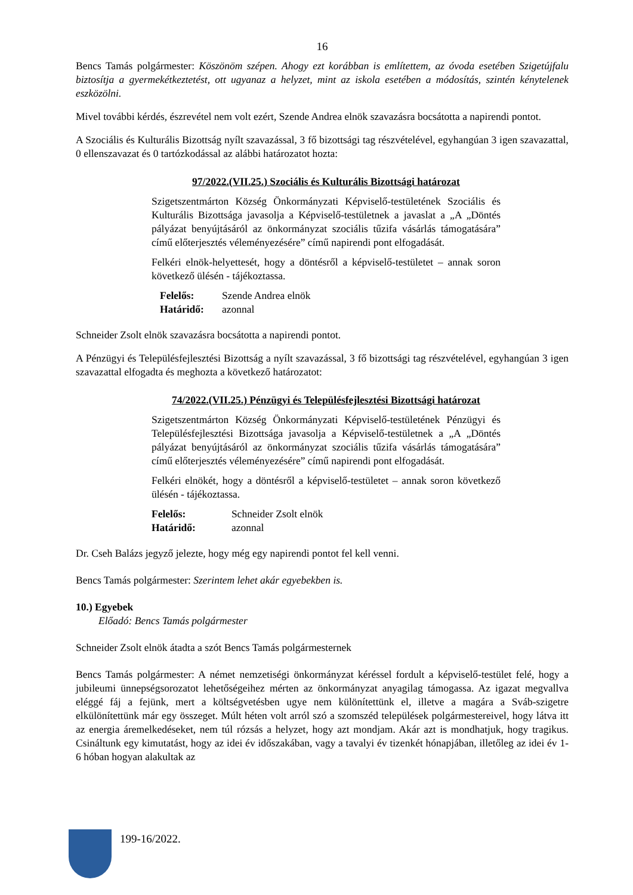16
Bencs Tamás polgármester: Köszönöm szépen. Ahogy ezt korábban is említettem, az óvoda esetében Szigetújfalu biztosítja a gyermekétkeztetést, ott ugyanaz a helyzet, mint az iskola esetében a módosítás, szintén kénytelenek eszközölni.
Mivel további kérdés, észrevétel nem volt ezért, Szende Andrea elnök szavazásra bocsátotta a napirendi pontot.
A Szociális és Kulturális Bizottság nyílt szavazással, 3 fő bizottsági tag részvételével, egyhangúan 3 igen szavazattal, 0 ellenszavazat és 0 tartózkodással az alábbi határozatot hozta:
97/2022.(VII.25.) Szociális és Kulturális Bizottsági határozat
Szigetszentmárton Község Önkormányzati Képviselő-testületének Szociális és Kulturális Bizottsága javasolja a Képviselő-testületnek a javaslat a „A „Döntés pályázat benyújtásáról az önkormányzat szociális tűzifa vásárlás támogatására” című előterjesztés véleményezésére” című napirendi pont elfogadását.
Felkéri elnök-helyettesét, hogy a döntésről a képviselő-testületet – annak soron következő ülésén - tájékoztassa.
| Felelős: | Szende Andrea elnök |
| Határidő: | azonnal |
Schneider Zsolt elnök szavazásra bocsátotta a napirendi pontot.
A Pénzügyi és Településfejlesztési Bizottság a nyílt szavazással, 3 fő bizottsági tag részvételével, egyhangúan 3 igen szavazattal elfogadta és meghozta a következő határozatot:
74/2022.(VII.25.) Pénzügyi és Településfejlesztési Bizottsági határozat
Szigetszentmárton Község Önkormányzati Képviselő-testületének Pénzügyi és Településfejlesztési Bizottsága javasolja a Képviselő-testületnek a „A „Döntés pályázat benyújtásáról az önkormányzat szociális tűzifa vásárlás támogatására” című előterjesztés véleményezésére” című napirendi pont elfogadását.
Felkéri elnökét, hogy a döntésről a képviselő-testületet – annak soron következő ülésén - tájékoztassa.
| Felelős: | Schneider Zsolt elnök |
| Határidő: | azonnal |
Dr. Cseh Balázs jegyző jelezte, hogy még egy napirendi pontot fel kell venni.
Bencs Tamás polgármester: Szerintem lehet akár egyebekben is.
10.) Egyebek
Előadó: Bencs Tamás polgármester
Schneider Zsolt elnök átadta a szót Bencs Tamás polgármesternek
Bencs Tamás polgármester: A német nemzetiségi önkormányzat kéréssel fordult a képviselő-testület felé, hogy a jubileumi ünnepségsorozatot lehetőségeihez mérten az önkormányzat anyagilag támogassa. Az igazat megvallva eléggé fáj a fejünk, mert a költségvetésben ugye nem különítettünk el, illetve a magára a Sváb-szigetre elkülönítettünk már egy összeget. Múlt héten volt arról szó a szomszéd települések polgármestereivel, hogy látva itt az energia áremelkedéseket, nem túl rózsás a helyzet, hogy azt mondjam. Akár azt is mondhatjuk, hogy tragikus. Csináltunk egy kimutatást, hogy az idei év időszakában, vagy a tavalyi év tizenkét hónapjában, illetőleg az idei év 1-6 hóban hogyan alakultak az
199-16/2022.